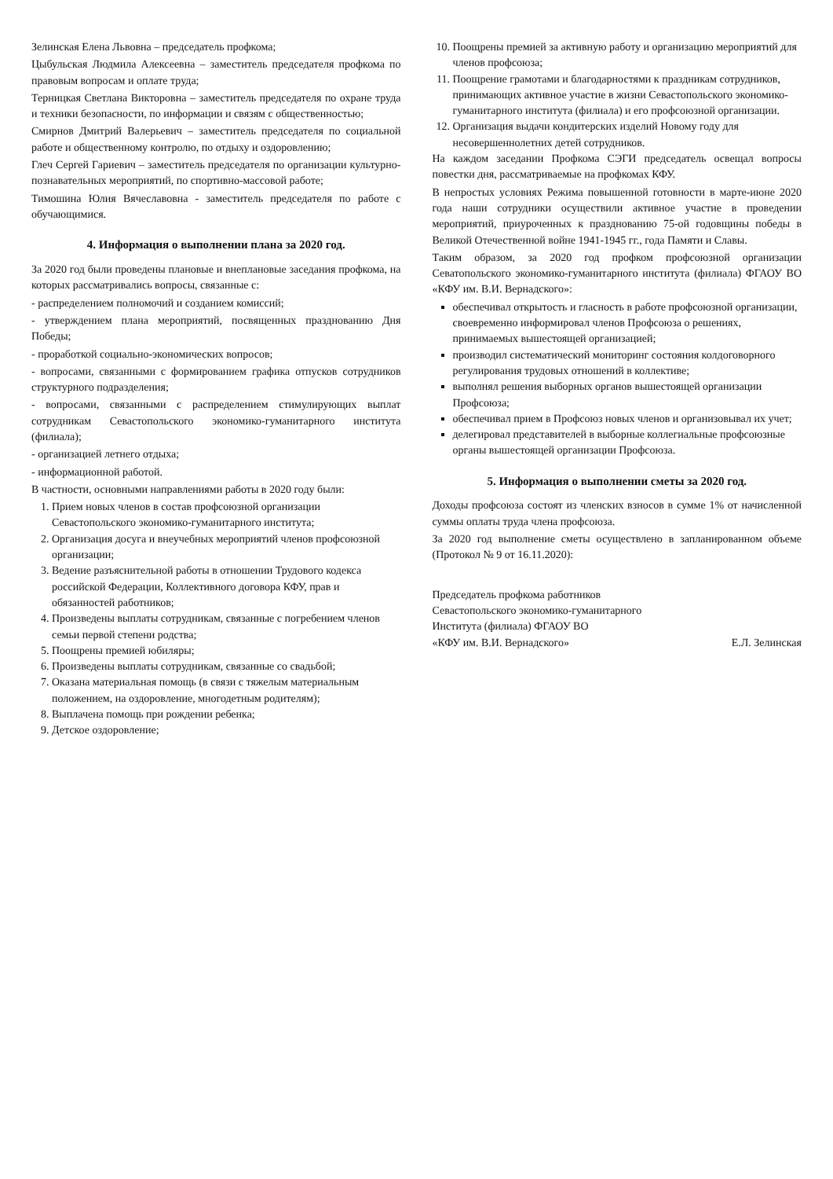Зелинская Елена Львовна – председатель профкома;
Цыбульская Людмила Алексеевна – заместитель председателя профкома по правовым вопросам и оплате труда;
Терницкая Светлана Викторовна – заместитель председателя по охране труда и техники безопасности, по информации и связям с общественностью;
Смирнов Дмитрий Валерьевич – заместитель председателя по социальной работе и общественному контролю, по отдыху и оздоровлению;
Глеч Сергей Гариевич – заместитель председателя по организации культурно-познавательных мероприятий, по спортивно-массовой работе;
Тимошина Юлия Вячеславовна - заместитель председателя по работе с обучающимися.
4. Информация о выполнении плана за 2020 год.
За 2020 год были проведены плановые и внеплановые заседания профкома, на которых рассматривались вопросы, связанные с:
- распределением полномочий и созданием комиссий;
- утверждением плана мероприятий, посвященных празднованию Дня Победы;
- проработкой социально-экономических вопросов;
- вопросами, связанными с формированием графика отпусков сотрудников структурного подразделения;
- вопросами, связанными с распределением стимулирующих выплат сотрудникам Севастопольского экономико-гуманитарного института (филиала);
- организацией летнего отдыха;
- информационной работой.
В частности, основными направлениями работы в 2020 году были:
1. Прием новых членов в состав профсоюзной организации Севастопольского экономико-гуманитарного института;
2. Организация досуга и внеучебных мероприятий членов профсоюзной организации;
3. Ведение разъяснительной работы в отношении Трудового кодекса российской Федерации, Коллективного договора КФУ, прав и обязанностей работников;
4. Произведены выплаты сотрудникам, связанные с погребением членов семьи первой степени родства;
5. Поощрены премией юбиляры;
6. Произведены выплаты сотрудникам, связанные со свадьбой;
7. Оказана материальная помощь (в связи с тяжелым материальным положением, на оздоровление, многодетным родителям);
8. Выплачена помощь при рождении ребенка;
9. Детское оздоровление;
10. Поощрены премией за активную работу и организацию мероприятий для членов профсоюза;
11. Поощрение грамотами и благодарностями к праздникам сотрудников, принимающих активное участие в жизни Севастопольского экономико-гуманитарного института (филиала) и его профсоюзной организации.
12. Организация выдачи кондитерских изделий Новому году для несовершеннолетних детей сотрудников.
На каждом заседании Профкома СЭГИ председатель освещал вопросы повестки дня, рассматриваемые на профкомах КФУ.
В непростых условиях Режима повышенной готовности в марте-июне 2020 года наши сотрудники осуществили активное участие в проведении мероприятий, приуроченных к празднованию 75-ой годовщины победы в Великой Отечественной войне 1941-1945 гг., года Памяти и Славы.
Таким образом, за 2020 год профком профсоюзной организации Севатопольского экономико-гуманитарного института (филиала) ФГАОУ ВО «КФУ им. В.И. Вернадского»:
обеспечивал открытость и гласность в работе профсоюзной организации, своевременно информировал членов Профсоюза о решениях, принимаемых вышестоящей организацией;
производил систематический мониторинг состояния колдоговорного регулирования трудовых отношений в коллективе;
выполнял решения выборных органов вышестоящей организации Профсоюза;
обеспечивал прием в Профсоюз новых членов и организовывал их учет;
делегировал представителей в выборные коллегиальные профсоюзные органы вышестоящей организации Профсоюза.
5. Информация о выполнении сметы за 2020 год.
Доходы профсоюза состоят из членских взносов в сумме 1% от начисленной суммы оплаты труда члена профсоюза.
За 2020 год выполнение сметы осуществлено в запланированном объеме (Протокол № 9 от 16.11.2020):
Председатель профкома работников
Севастопольского экономико-гуманитарного
Института (филиала) ФГАОУ ВО
«КФУ им. В.И. Вернадского»
Е.Л. Зелинская